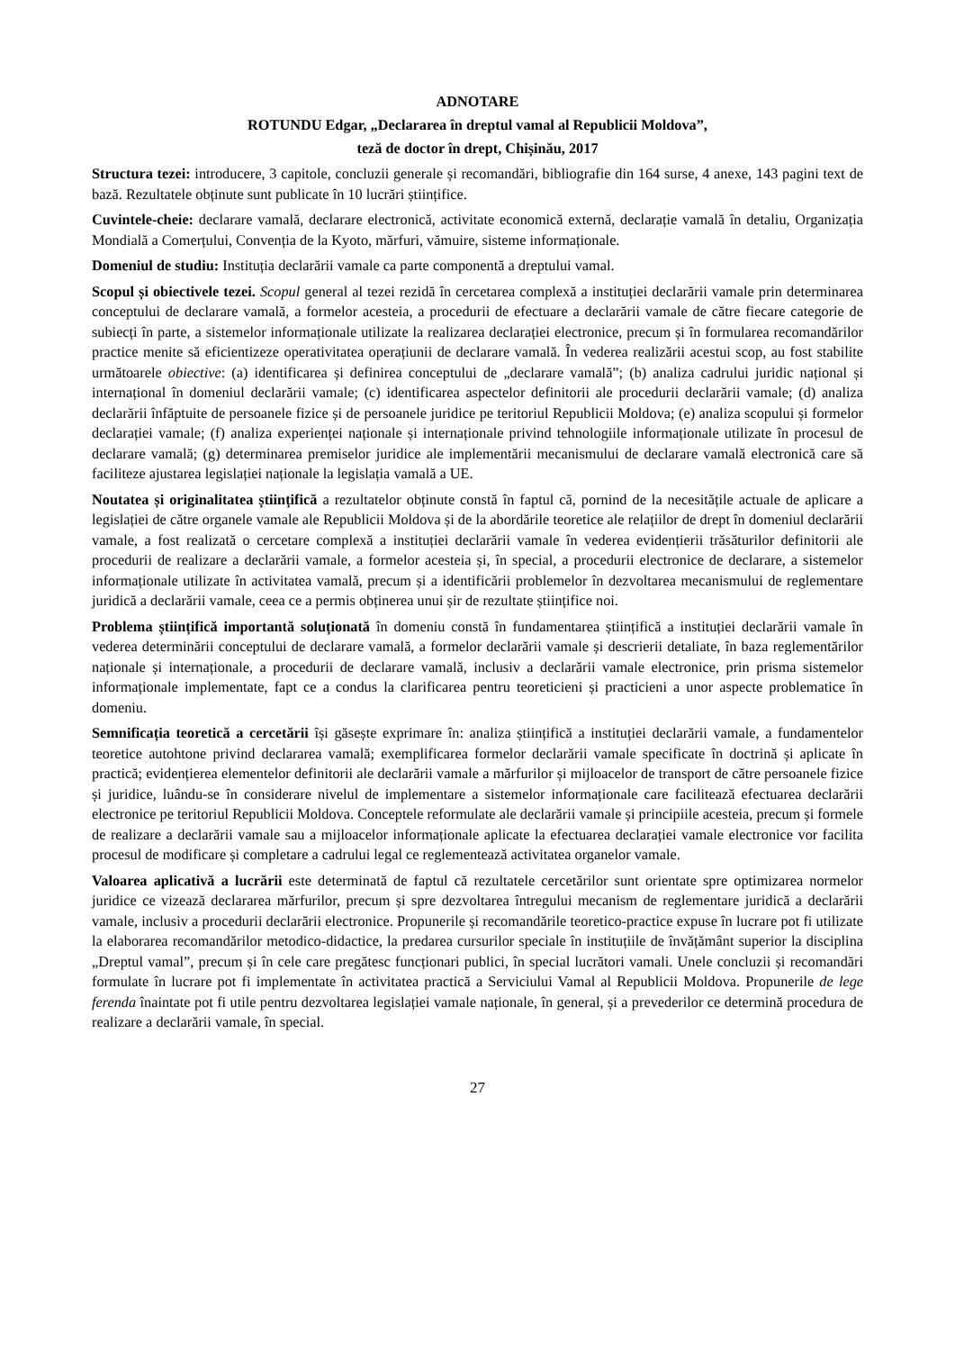ADNOTARE
ROTUNDU Edgar, „Declararea în dreptul vamal al Republicii Moldova”,
teză de doctor în drept, Chișinău, 2017
Structura tezei: introducere, 3 capitole, concluzii generale și recomandări, bibliografie din 164 surse, 4 anexe, 143 pagini text de bază. Rezultatele obținute sunt publicate în 10 lucrări științifice.
Cuvintele-cheie: declarare vamală, declarare electronică, activitate economică externă, declarație vamală în detaliu, Organizația Mondială a Comerțului, Convenția de la Kyoto, mărfuri, vămuire, sisteme informaționale.
Domeniul de studiu: Instituția declarării vamale ca parte componentă a dreptului vamal.
Scopul și obiectivele tezei. Scopul general al tezei rezidă în cercetarea complexă a instituției declarării vamale prin determinarea conceptului de declarare vamală, a formelor acesteia, a procedurii de efectuare a declarării vamale de către fiecare categorie de subiecți în parte, a sistemelor informaționale utilizate la realizarea declarației electronice, precum și în formularea recomandărilor practice menite să eficientizeze operativitatea operațiunii de declarare vamală. În vederea realizării acestui scop, au fost stabilite următoarele obiective: (a) identificarea și definirea conceptului de „declarare vamală”; (b) analiza cadrului juridic național și internațional în domeniul declarării vamale; (c) identificarea aspectelor definitorii ale procedurii declarării vamale; (d) analiza declarării înfăptuite de persoanele fizice și de persoanele juridice pe teritoriul Republicii Moldova; (e) analiza scopului și formelor declarației vamale; (f) analiza experienței naționale și internaționale privind tehnologiile informaționale utilizate în procesul de declarare vamală; (g) determinarea premiselor juridice ale implementării mecanismului de declarare vamală electronică care să faciliteze ajustarea legislației naționale la legislația vamală a UE.
Noutatea și originalitatea științifică a rezultatelor obținute constă în faptul că, pornind de la necesitățile actuale de aplicare a legislației de către organele vamale ale Republicii Moldova și de la abordările teoretice ale relațiilor de drept în domeniul declarării vamale, a fost realizată o cercetare complexă a instituției declarării vamale în vederea evidențierii trăsăturilor definitorii ale procedurii de realizare a declarării vamale, a formelor acesteia și, în special, a procedurii electronice de declarare, a sistemelor informaționale utilizate în activitatea vamală, precum și a identificării problemelor în dezvoltarea mecanismului de reglementare juridică a declarării vamale, ceea ce a permis obținerea unui șir de rezultate științifice noi.
Problema științifică importantă soluționată în domeniu constă în fundamentarea științifică a instituției declarării vamale în vederea determinării conceptului de declarare vamală, a formelor declarării vamale și descrierii detaliate, în baza reglementărilor naționale și internaționale, a procedurii de declarare vamală, inclusiv a declarării vamale electronice, prin prisma sistemelor informaționale implementate, fapt ce a condus la clarificarea pentru teoreticieni și practicieni a unor aspecte problematice în domeniu.
Semnificația teoretică a cercetării își găsește exprimare în: analiza științifică a instituției declarării vamale, a fundamentelor teoretice autohtone privind declararea vamală; exemplificarea formelor declarării vamale specificate în doctrină și aplicate în practică; evidențierea elementelor definitorii ale declarării vamale a mărfurilor și mijloacelor de transport de către persoanele fizice și juridice, luându-se în considerare nivelul de implementare a sistemelor informaționale care facilitează efectuarea declarării electronice pe teritoriul Republicii Moldova. Conceptele reformulate ale declarării vamale și principiile acesteia, precum și formele de realizare a declarării vamale sau a mijloacelor informaționale aplicate la efectuarea declarației vamale electronice vor facilita procesul de modificare și completare a cadrului legal ce reglementează activitatea organelor vamale.
Valoarea aplicativă a lucrării este determinată de faptul că rezultatele cercetărilor sunt orientate spre optimizarea normelor juridice ce vizează declararea mărfurilor, precum și spre dezvoltarea întregului mecanism de reglementare juridică a declarării vamale, inclusiv a procedurii declarării electronice. Propunerile și recomandările teoretico-practice expuse în lucrare pot fi utilizate la elaborarea recomandărilor metodico-didactice, la predarea cursurilor speciale în instituțiile de învățământ superior la disciplina „Dreptul vamal”, precum și în cele care pregătesc funcționari publici, în special lucrători vamali. Unele concluzii și recomandări formulate în lucrare pot fi implementate în activitatea practică a Serviciului Vamal al Republicii Moldova. Propunerile de lege ferenda înaintate pot fi utile pentru dezvoltarea legislației vamale naționale, în general, și a prevederilor ce determină procedura de realizare a declarării vamale, în special.
27